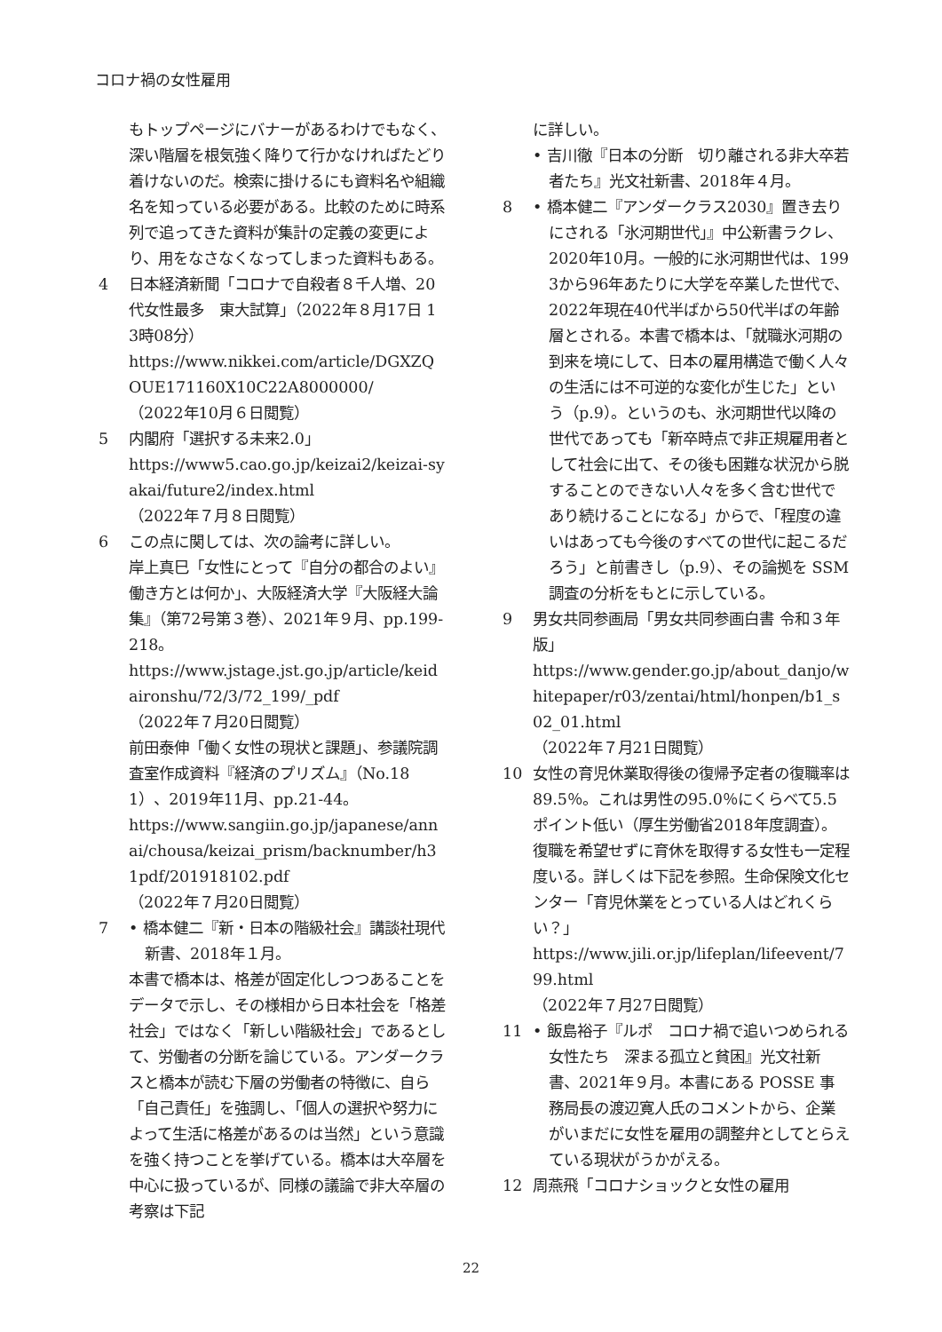コロナ禍の女性雇用
もトップページにバナーがあるわけでもなく、深い階層を根気強く降りて行かなければたどり着けないのだ。検索に掛けるにも資料名や組織名を知っている必要がある。比較のために時系列で追ってきた資料が集計の定義の変更により、用をなさなくなってしまった資料もある。
4 日本経済新聞「コロナで自殺者８千人増、20代女性最多　東大試算」（2022年８月17日 13時08分）
https://www.nikkei.com/article/DGXZQOUE171160X10C22A8000000/
（2022年10月６日閲覧）
5 内閣府「選択する未来2.0」
https://www5.cao.go.jp/keizai2/keizai-syakai/future2/index.html
（2022年７月８日閲覧）
6 この点に関しては、次の論考に詳しい。
岸上真巳「女性にとって『自分の都合のよい』働き方とは何か」、大阪経済大学『大阪経大論集』（第72号第３巻）、2021年９月、pp.199-218。
https://www.jstage.jst.go.jp/article/keidaironshu/72/3/72_199/_pdf
（2022年７月20日閲覧）
前田泰伸「働く女性の現状と課題」、参議院調査室作成資料『経済のプリズム』（No.181）、2019年11月、pp.21-44。
https://www.sangiin.go.jp/japanese/annai/chousa/keizai_prism/backnumber/h31pdf/201918102.pdf
（2022年７月20日閲覧）
7 • 橋本健二『新・日本の階級社会』講談社現代新書、2018年１月。
本書で橋本は、格差が固定化しつつあることをデータで示し、その様相から日本社会を「格差社会」ではなく「新しい階級社会」であるとして、労働者の分断を論じている。アンダークラスと橋本が読む下層の労働者の特徴に、自ら「自己責任」を強調し、「個人の選択や努力によって生活に格差があるのは当然」という意識を強く持つことを挙げている。橋本は大卒層を中心に扱っているが、同様の議論で非大卒層の考察は下記
に詳しい。
• 吉川徹『日本の分断　切り離される非大卒若者たち』光文社新書、2018年４月。
8 • 橋本健二『アンダークラス2030』置き去りにされる「氷河期世代」』中公新書ラクレ、2020年10月。一般的に氷河期世代は、1993から96年あたりに大学を卒業した世代で、2022年現在40代半ばから50代半ばの年齢層とされる。本書で橋本は、「就職氷河期の到来を境にして、日本の雇用構造で働く人々の生活には不可逆的な変化が生じた」という（p.9）。というのも、氷河期世代以降の世代であっても「新卒時点で非正規雇用者として社会に出て、その後も困難な状況から脱することのできない人々を多く含む世代であり続けることになる」からで、「程度の違いはあっても今後のすべての世代に起こるだろう」と前書きし（p.9）、その論拠を SSM 調査の分析をもとに示している。
9 男女共同参画局「男女共同参画白書 令和３年版」
https://www.gender.go.jp/about_danjo/whitepaper/r03/zentai/html/honpen/b1_s02_01.html
（2022年７月21日閲覧）
10 女性の育児休業取得後の復帰予定者の復職率は89.5％。これは男性の95.0％にくらべて5.5ポイント低い（厚生労働省2018年度調査）。復職を希望せずに育休を取得する女性も一定程度いる。詳しくは下記を参照。生命保険文化センター「育児休業をとっている人はどれくらい？」
https://www.jili.or.jp/lifeplan/lifeevent/799.html
（2022年７月27日閲覧）
11 • 飯島裕子『ルポ　コロナ禍で追いつめられる女性たち　深まる孤立と貧困』光文社新書、2021年９月。本書にある POSSE 事務局長の渡辺寛人氏のコメントから、企業がいまだに女性を雇用の調整弁としてとらえている現状がうかがえる。
12 周燕飛「コロナショックと女性の雇用
22